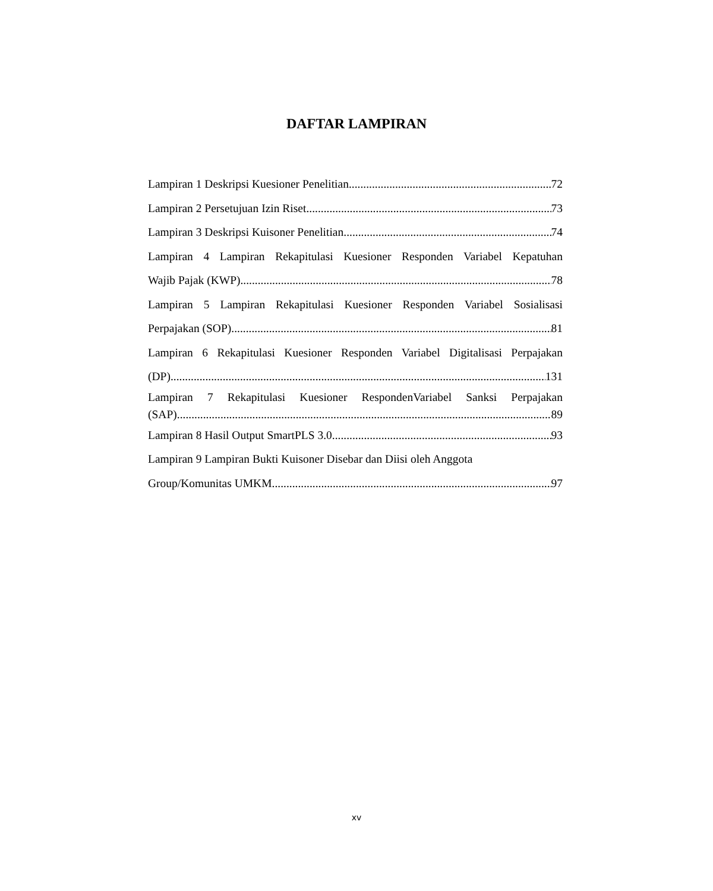DAFTAR LAMPIRAN
Lampiran 1 Deskripsi Kuesioner Penelitian 72
Lampiran 2 Persetujuan Izin Riset 73
Lampiran 3 Deskripsi Kuisoner Penelitian 74
Lampiran 4 Lampiran Rekapitulasi Kuesioner Responden Variabel Kepatuhan
Wajib Pajak (KWP) 78
Lampiran 5 Lampiran Rekapitulasi Kuesioner Responden Variabel Sosialisasi
Perpajakan (SOP) 81
Lampiran 6 Rekapitulasi Kuesioner Responden Variabel Digitalisasi Perpajakan
(DP) 131
Lampiran 7 Rekapitulasi Kuesioner RespondenVariabel Sanksi Perpajakan
(SAP) 89
Lampiran 8 Hasil Output SmartPLS 3.0 93
Lampiran 9 Lampiran Bukti Kuisoner Disebar dan Diisi oleh Anggota
Group/Komunitas UMKM 97
xv